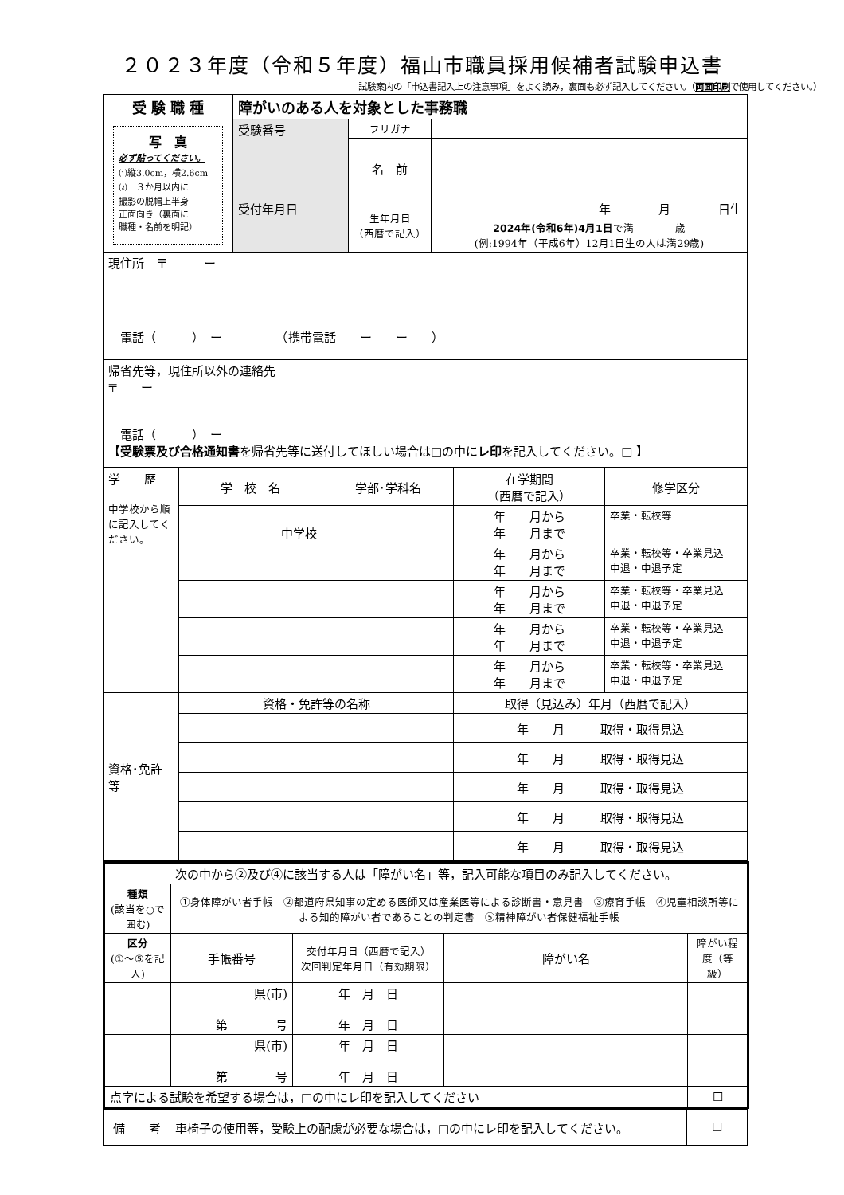２０２３年度（令和５年度）福山市職員採用候補者試験申込書
試験案内の「申込書記入上の注意事項」をよく読み，裏面も必ず記入してください。（両面印刷で使用してください。）
| 受 験 職 種 | 障がいのある人を対象とした事務職 | | |
| --- | --- | --- | --- |
| 写 真 必ず貼ってください。 ⑴縦3.0cm，横2.6cm ⑵ ３か月以内に 撮影の脱帽上半身 正面向き（裏面に 職種・名前を明記） | 受験番号 | フリガナ | |
| | | 名 前 | |
| | 受付年月日 | 生年月日 （西暦で記入） | 年 月 日生 |
| | | | 2024年(令和6年)4月1日 で 満 歳 (例:1994年（平成6年）12月1日生の人は満29歳) |
| 現住所 〒 ー 電話（ ） ー （携帯電話 ー ー ） | | | |
| 帰省先等，現住所以外の連絡先 〒 ー 電話（ ） ー 【 受験票及び合格通知書 を帰省先等に送付してほしい場合は□の中に レ印 を記入してください。□ 】 | | | |
| 学 歴 中学校から順に記入してください。 | 学 校 名 | 学部･学科名 | 在学期間 （西暦で記入） | 修学区分 |
| | 中学校 | | 年 月から 年 月まで | 卒業・転校等 |
| | | | 年 月から 年 月まで | 卒業・転校等・卒業見込 中退・中退予定 |
| | | | 年 月から 年 月まで | 卒業・転校等・卒業見込 中退・中退予定 |
| | | | 年 月から 年 月まで | 卒業・転校等・卒業見込 中退・中退予定 |
| | | | 年 月から 年 月まで | 卒業・転校等・卒業見込 中退・中退予定 |
| 資格･免許等 | 資格・免許等の名称 | | 取得（見込み）年月（西暦で記入） | |
| | | | 年 月 取得・取得見込 | |
| | | | 年 月 取得・取得見込 | |
| | | | 年 月 取得・取得見込 | |
| | | | 年 月 取得・取得見込 | |
| | | | 年 月 取得・取得見込 | |
| 次の中から②及び④に該当する人は「障がい名」等，記入可能な項目のみ記入してください。 | | | | |
| 種類 (該当を○で囲む) | ①身体障がい者手帳 ②都道府県知事の定める医師又は産業医等による診断書・意見書 ③療育手帳 ④児童相談所等による知的障がい者であることの判定書 ⑤精神障がい者保健福祉手帳 | | | |
| 区分 (①～⑤を記入) | 手帳番号 | 交付年月日（西暦で記入） 次回判定年月日（有効期限） | 障がい名 | 障がい程度（等級） |
| | 県(市) 第 号 | 年 月 日 年 月 日 | | |
| | 県(市) 第 号 | 年 月 日 年 月 日 | | |
| 点字による試験を希望する場合は，□の中にレ印を記入してください | | | | ☐ |
| 備 考 | 車椅子の使用等，受験上の配慮が必要な場合は，□の中にレ印を記入してください。 | ☐ |